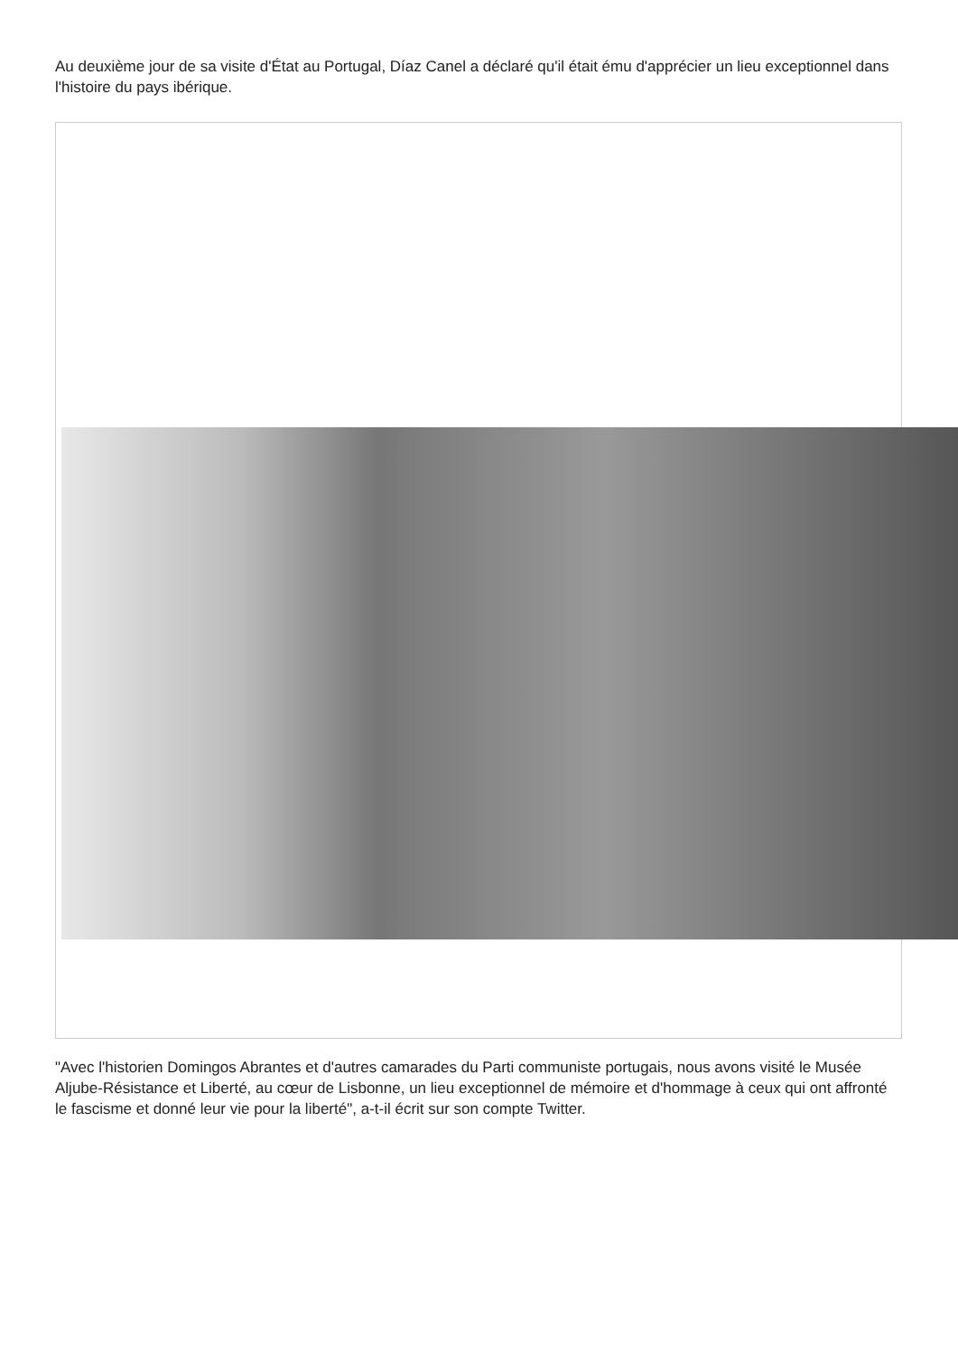Au deuxième jour de sa visite d'État au Portugal, Díaz Canel a déclaré qu'il était ému d'apprécier un lieu exceptionnel dans l'histoire du pays ibérique.
"Avec l'historien Domingos Abrantes et d'autres camarades du Parti communiste portugais, nous avons visité le Musée Aljube-Résistance et Liberté, au cœur de Lisbonne, un lieu exceptionnel de mémoire et d'hommage à ceux qui ont affronté le fascisme et donné leur vie pour la liberté", a-t-il écrit sur son compte Twitter.